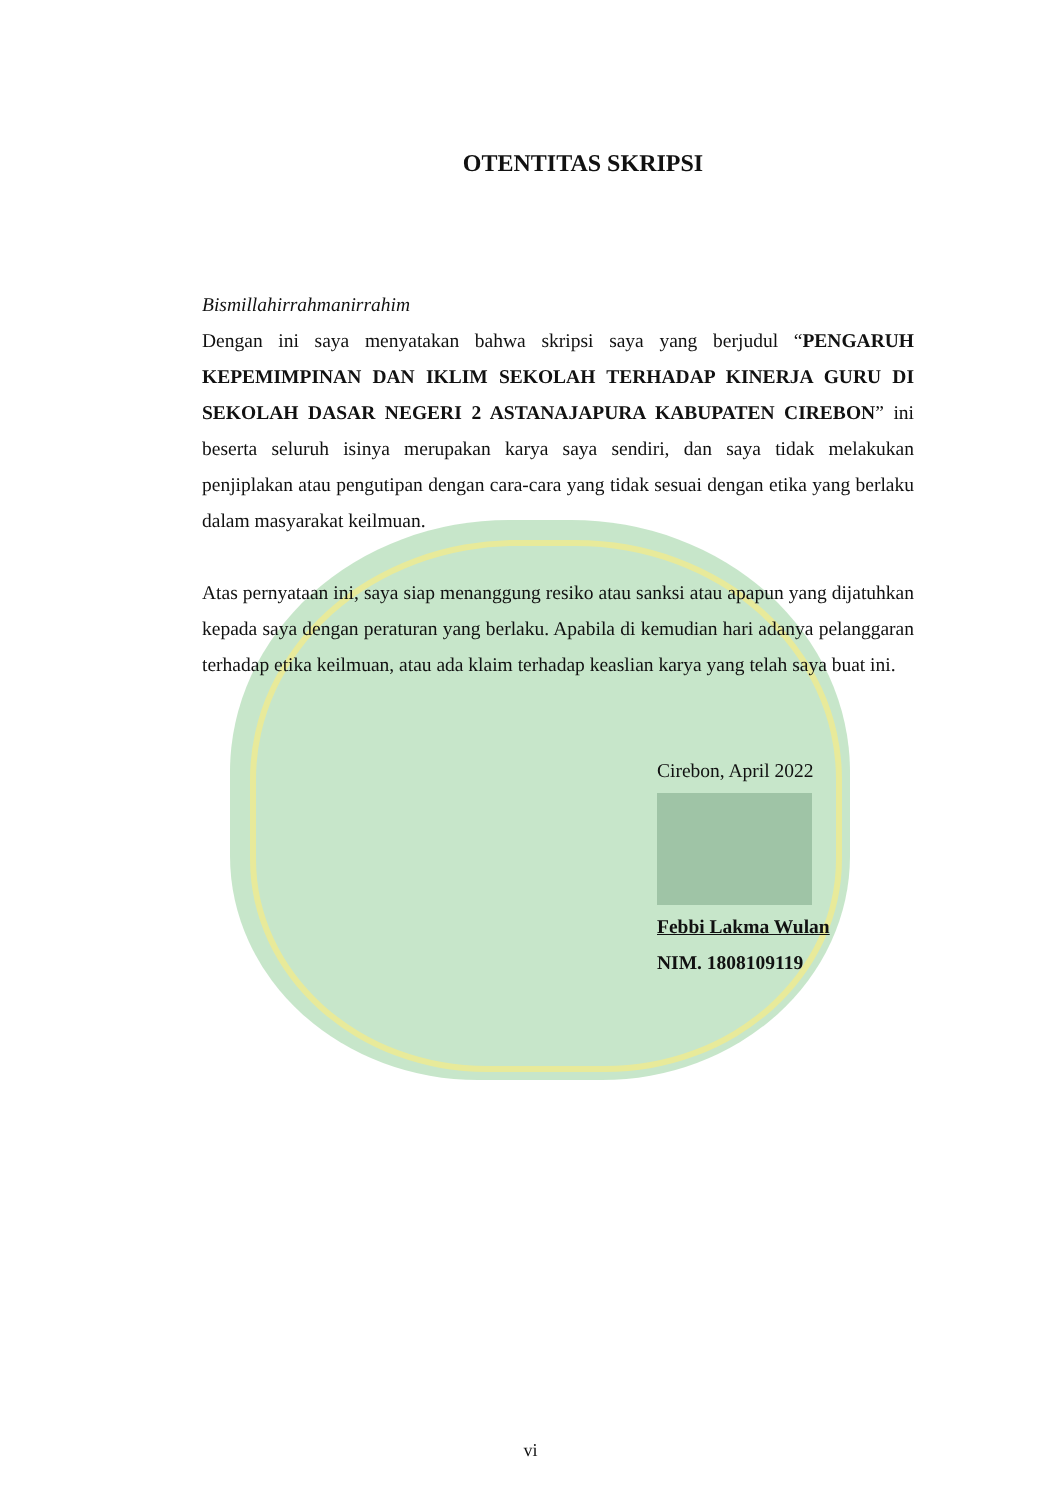OTENTITAS SKRIPSI
Bismillahirrahmanirrahim
Dengan ini saya menyatakan bahwa skripsi saya yang berjudul “PENGARUH KEPEMIMPINAN DAN IKLIM SEKOLAH TERHADAP KINERJA GURU DI SEKOLAH DASAR NEGERI 2 ASTANAJAPURA KABUPATEN CIREBON” ini beserta seluruh isinya merupakan karya saya sendiri, dan saya tidak melakukan penjiplakan atau pengutipan dengan cara-cara yang tidak sesuai dengan etika yang berlaku dalam masyarakat keilmuan.
Atas pernyataan ini, saya siap menanggung resiko atau sanksi atau apapun yang dijatuhkan kepada saya dengan peraturan yang berlaku. Apabila di kemudian hari adanya pelanggaran terhadap etika keilmuan, atau ada klaim terhadap keaslian karya yang telah saya buat ini.
Cirebon, April 2022
Febbi Lakma Wulan
NIM. 1808109119
vi